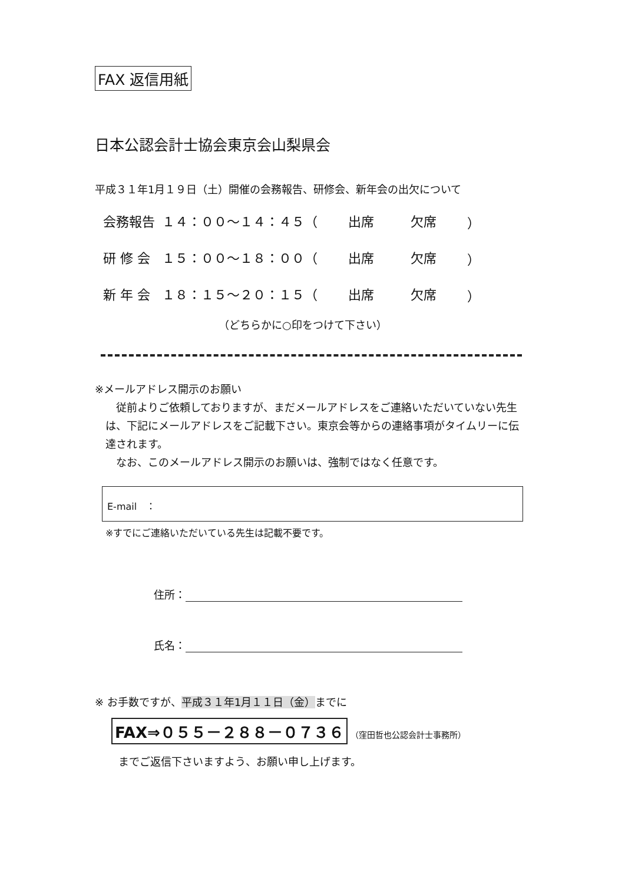FAX 返信用紙
日本公認会計士協会東京会山梨県会
平成３１年1月１９日（土）開催の会務報告、研修会、新年会の出欠について
| 会務報告 | １４：００～１４：４５（ | 出席 | 欠席 | ） |
| 研 修 会 | １５：００～１８：００（ | 出席 | 欠席 | ） |
| 新 年 会 | １８：１５～２０：１５（ | 出席 | 欠席 | ） |
（どちらかに○印をつけて下さい）
※メールアドレス開示のお願い
　従前よりご依頼しておりますが、まだメールアドレスをご連絡いただいていない先生は、下記にメールアドレスをご記載下さい。東京会等からの連絡事項がタイムリーに伝達されます。
　なお、このメールアドレス開示のお願いは、強制ではなく任意です。
E-mail　：
※すでにご連絡いただいている先生は記載不要です。
住所：
氏名：
※ お手数ですが、平成３１年1月１１日（金）までに
FAX⇒０５５－２８８－０７３６ （窪田哲也公認会計士事務所）
までご返信下さいますよう、お願い申し上げます。